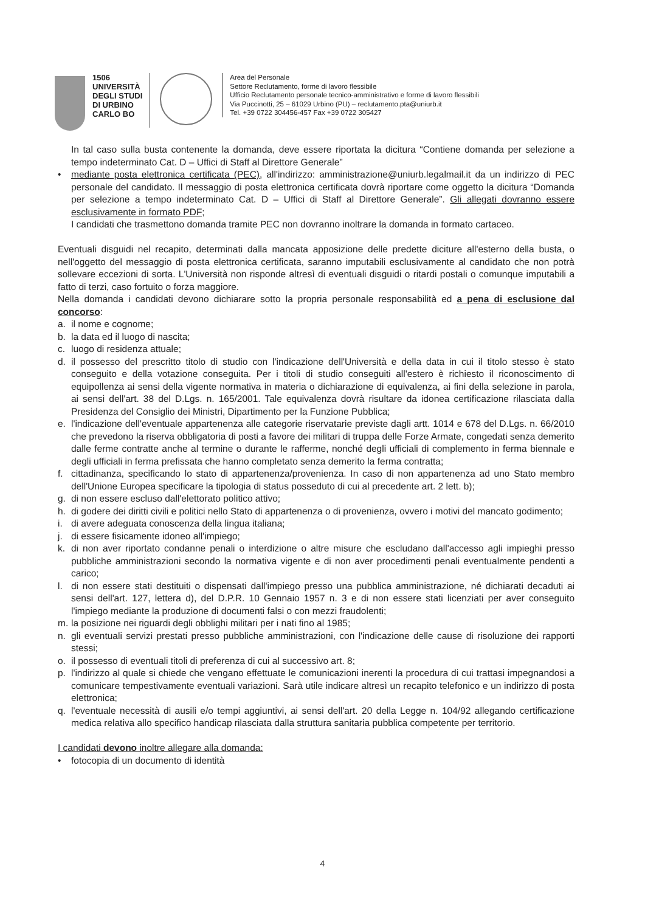1506
UNIVERSITÀ
DEGLI STUDI
DI URBINO
CARLO BO
Area del Personale
Settore Reclutamento, forme di lavoro flessibile
Ufficio Reclutamento personale tecnico-amministrativo e forme di lavoro flessibili
Via Puccinotti, 25 – 61029 Urbino (PU) – reclutamento.pta@uniurb.it
Tel. +39 0722 304456-457 Fax +39 0722 305427
In tal caso sulla busta contenente la domanda, deve essere riportata la dicitura “Contiene domanda per selezione a tempo indeterminato Cat. D – Uffici di Staff al Direttore Generale”
• mediante posta elettronica certificata (PEC), all'indirizzo: amministrazione@uniurb.legalmail.it da un indirizzo di PEC personale del candidato. Il messaggio di posta elettronica certificata dovrà riportare come oggetto la dicitura “Domanda per selezione a tempo indeterminato Cat. D – Uffici di Staff al Direttore Generale”. Gli allegati dovranno essere esclusivamente in formato PDF;
I candidati che trasmettono domanda tramite PEC non dovranno inoltrare la domanda in formato cartaceo.
Eventuali disguidi nel recapito, determinati dalla mancata apposizione delle predette diciture all'esterno della busta, o nell'oggetto del messaggio di posta elettronica certificata, saranno imputabili esclusivamente al candidato che non potrà sollevare eccezioni di sorta. L'Università non risponde altresì di eventuali disguidi o ritardi postali o comunque imputabili a fatto di terzi, caso fortuito o forza maggiore.
Nella domanda i candidati devono dichiarare sotto la propria personale responsabilità ed a pena di esclusione dal concorso:
a. il nome e cognome;
b. la data ed il luogo di nascita;
c. luogo di residenza attuale;
d. il possesso del prescritto titolo di studio con l'indicazione dell'Università e della data in cui il titolo stesso è stato conseguito e della votazione conseguita. Per i titoli di studio conseguiti all'estero è richiesto il riconoscimento di equipollenza ai sensi della vigente normativa in materia o dichiarazione di equivalenza, ai fini della selezione in parola, ai sensi dell'art. 38 del D.Lgs. n. 165/2001. Tale equivalenza dovrà risultare da idonea certificazione rilasciata dalla Presidenza del Consiglio dei Ministri, Dipartimento per la Funzione Pubblica;
e. l'indicazione dell'eventuale appartenenza alle categorie riservatarie previste dagli artt. 1014 e 678 del D.Lgs. n. 66/2010 che prevedono la riserva obbligatoria di posti a favore dei militari di truppa delle Forze Armate, congedati senza demerito dalle ferme contratte anche al termine o durante le rafferme, nonché degli ufficiali di complemento in ferma biennale e degli ufficiali in ferma prefissata che hanno completato senza demerito la ferma contratta;
f. cittadinanza, specificando lo stato di appartenenza/provenienza. In caso di non appartenenza ad uno Stato membro dell'Unione Europea specificare la tipologia di status posseduto di cui al precedente art. 2 lett. b);
g. di non essere escluso dall'elettorato politico attivo;
h. di godere dei diritti civili e politici nello Stato di appartenenza o di provenienza, ovvero i motivi del mancato godimento;
i. di avere adeguata conoscenza della lingua italiana;
j. di essere fisicamente idoneo all'impiego;
k. di non aver riportato condanne penali o interdizione o altre misure che escludano dall'accesso agli impieghi presso pubbliche amministrazioni secondo la normativa vigente e di non aver procedimenti penali eventualmente pendenti a carico;
l. di non essere stati destituiti o dispensati dall'impiego presso una pubblica amministrazione, né dichiarati decaduti ai sensi dell'art. 127, lettera d), del D.P.R. 10 Gennaio 1957 n. 3 e di non essere stati licenziati per aver conseguito l'impiego mediante la produzione di documenti falsi o con mezzi fraudolenti;
m. la posizione nei riguardi degli obblighi militari per i nati fino al 1985;
n. gli eventuali servizi prestati presso pubbliche amministrazioni, con l'indicazione delle cause di risoluzione dei rapporti stessi;
o. il possesso di eventuali titoli di preferenza di cui al successivo art. 8;
p. l'indirizzo al quale si chiede che vengano effettuate le comunicazioni inerenti la procedura di cui trattasi impegnandosi a comunicare tempestivamente eventuali variazioni. Sarà utile indicare altresì un recapito telefonico e un indirizzo di posta elettronica;
q. l'eventuale necessità di ausili e/o tempi aggiuntivi, ai sensi dell'art. 20 della Legge n. 104/92 allegando certificazione medica relativa allo specifico handicap rilasciata dalla struttura sanitaria pubblica competente per territorio.
I candidati devono inoltre allegare alla domanda:
• fotocopia di un documento di identità
4